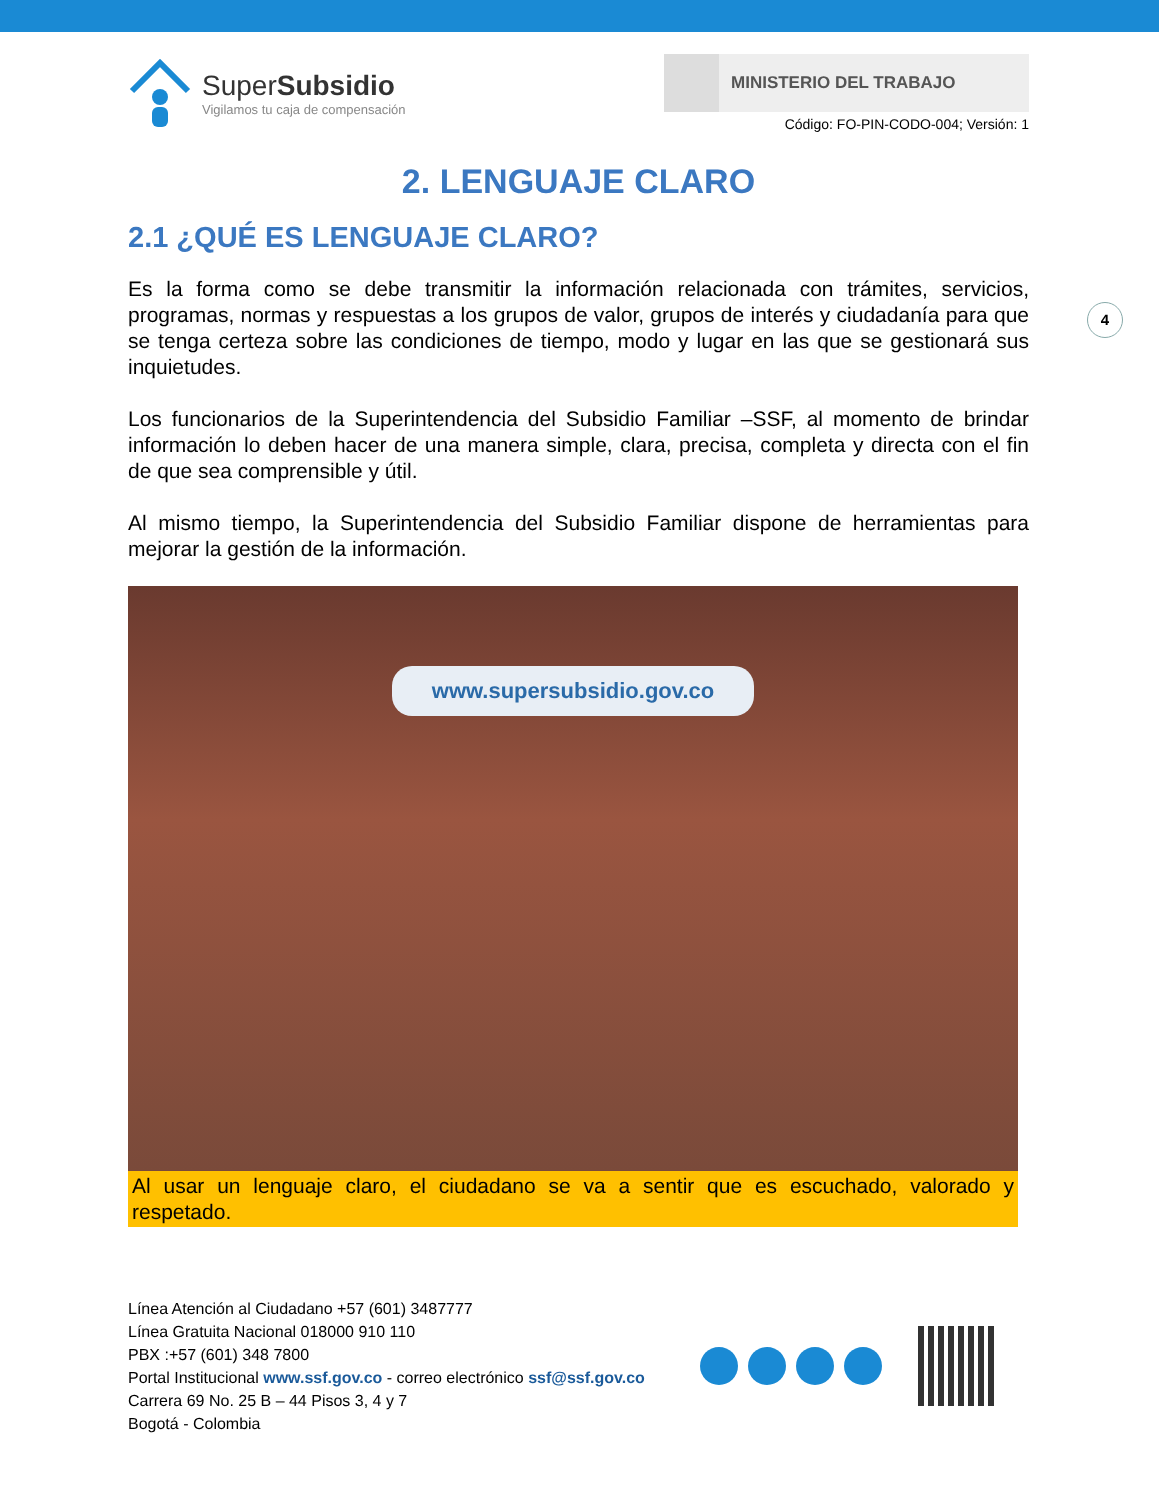4
SuperSubsidio
Vigilamos tu caja de compensación
MINISTERIO DEL TRABAJO
Código: FO-PIN-CODO-004; Versión: 1
2. LENGUAJE CLARO
2.1 ¿QUÉ ES LENGUAJE CLARO?
Es la forma como se debe transmitir la información relacionada con trámites, servicios, programas, normas y respuestas a los grupos de valor, grupos de interés y ciudadanía para que se tenga certeza sobre las condiciones de tiempo, modo y lugar en las que se gestionará sus inquietudes.
Los funcionarios de la Superintendencia del Subsidio Familiar –SSF, al momento de brindar información lo deben hacer de una manera simple, clara, precisa, completa y directa con el fin de que sea comprensible y útil.
Al mismo tiempo, la Superintendencia del Subsidio Familiar dispone de herramientas para mejorar la gestión de la información.
www.supersubsidio.gov.co
Al usar un lenguaje claro, el ciudadano se va a sentir que es escuchado, valorado y respetado.
Línea Atención al Ciudadano +57 (601) 3487777
Línea Gratuita Nacional 018000 910 110
PBX :+57 (601) 348 7800
Portal Institucional www.ssf.gov.co - correo electrónico ssf@ssf.gov.co
Carrera 69 No. 25 B – 44 Pisos 3, 4 y 7
Bogotá - Colombia